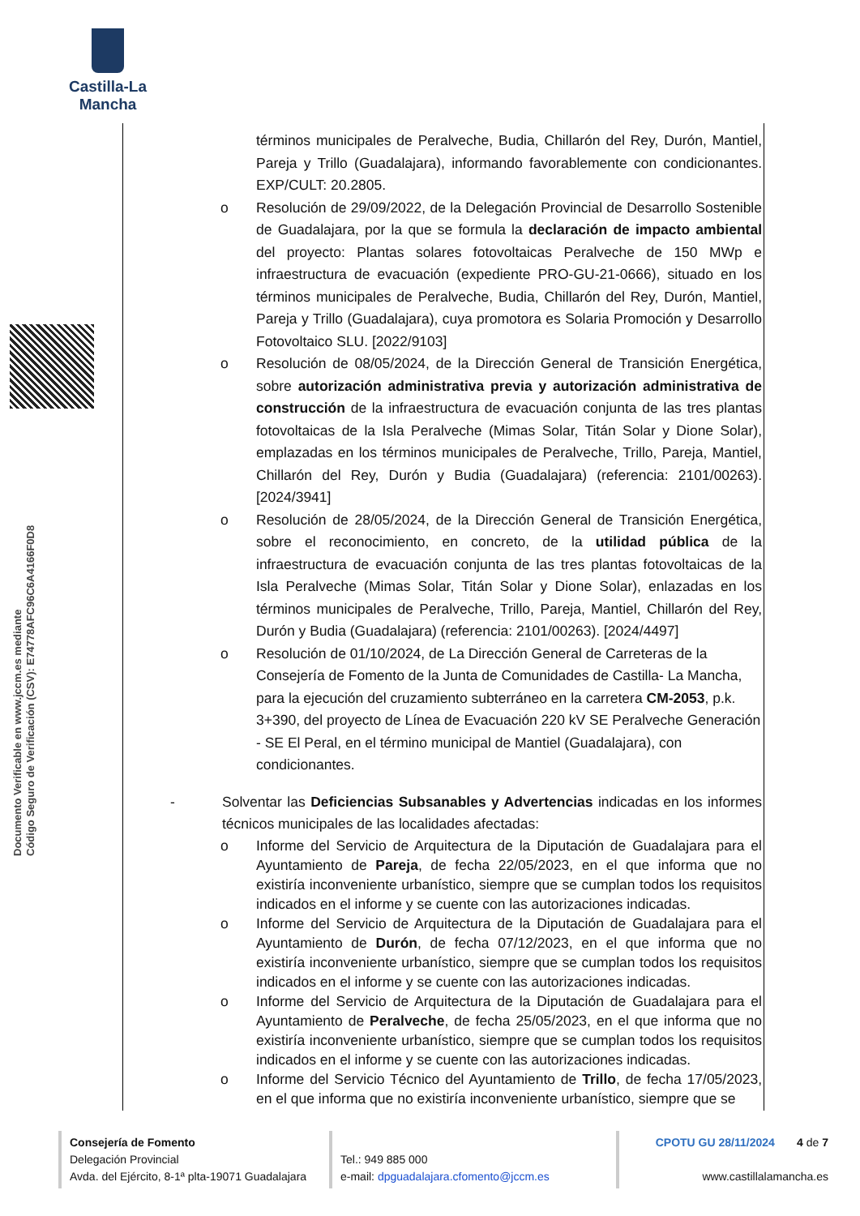Castilla-La Mancha
Documento Verificable en www.jccm.es mediante
Código Seguro de Verificación (CSV): E74778AFC96C6A4166F0D8
términos municipales de Peralveche, Budia, Chillarón del Rey, Durón, Mantiel, Pareja y Trillo (Guadalajara), informando favorablemente con condicionantes. EXP/CULT: 20.2805.
o Resolución de 29/09/2022, de la Delegación Provincial de Desarrollo Sostenible de Guadalajara, por la que se formula la declaración de impacto ambiental del proyecto: Plantas solares fotovoltaicas Peralveche de 150 MWp e infraestructura de evacuación (expediente PRO-GU-21-0666), situado en los términos municipales de Peralveche, Budia, Chillarón del Rey, Durón, Mantiel, Pareja y Trillo (Guadalajara), cuya promotora es Solaria Promoción y Desarrollo Fotovoltaico SLU. [2022/9103]
o Resolución de 08/05/2024, de la Dirección General de Transición Energética, sobre autorización administrativa previa y autorización administrativa de construcción de la infraestructura de evacuación conjunta de las tres plantas fotovoltaicas de la Isla Peralveche (Mimas Solar, Titán Solar y Dione Solar), emplazadas en los términos municipales de Peralveche, Trillo, Pareja, Mantiel, Chillarón del Rey, Durón y Budia (Guadalajara) (referencia: 2101/00263). [2024/3941]
o Resolución de 28/05/2024, de la Dirección General de Transición Energética, sobre el reconocimiento, en concreto, de la utilidad pública de la infraestructura de evacuación conjunta de las tres plantas fotovoltaicas de la Isla Peralveche (Mimas Solar, Titán Solar y Dione Solar), enlazadas en los términos municipales de Peralveche, Trillo, Pareja, Mantiel, Chillarón del Rey, Durón y Budia (Guadalajara) (referencia: 2101/00263). [2024/4497]
o Resolución de 01/10/2024, de La Dirección General de Carreteras de la Consejería de Fomento de la Junta de Comunidades de Castilla- La Mancha, para la ejecución del cruzamiento subterráneo en la carretera CM-2053, p.k. 3+390, del proyecto de Línea de Evacuación 220 kV SE Peralveche Generación - SE El Peral, en el término municipal de Mantiel (Guadalajara), con condicionantes.
- Solventar las Deficiencias Subsanables y Advertencias indicadas en los informes técnicos municipales de las localidades afectadas:
o Informe del Servicio de Arquitectura de la Diputación de Guadalajara para el Ayuntamiento de Pareja, de fecha 22/05/2023, en el que informa que no existiría inconveniente urbanístico, siempre que se cumplan todos los requisitos indicados en el informe y se cuente con las autorizaciones indicadas.
o Informe del Servicio de Arquitectura de la Diputación de Guadalajara para el Ayuntamiento de Durón, de fecha 07/12/2023, en el que informa que no existiría inconveniente urbanístico, siempre que se cumplan todos los requisitos indicados en el informe y se cuente con las autorizaciones indicadas.
o Informe del Servicio de Arquitectura de la Diputación de Guadalajara para el Ayuntamiento de Peralveche, de fecha 25/05/2023, en el que informa que no existiría inconveniente urbanístico, siempre que se cumplan todos los requisitos indicados en el informe y se cuente con las autorizaciones indicadas.
o Informe del Servicio Técnico del Ayuntamiento de Trillo, de fecha 17/05/2023, en el que informa que no existiría inconveniente urbanístico, siempre que se
Consejería de Fomento
Delegación Provincial
Avda. del Ejército, 8-1ª plta-19071 Guadalajara
Tel.: 949 885 000
e-mail: dpguadalajara.cfomento@jccm.es
CPOTU GU 28/11/2024 4 de 7
www.castillalamancha.es